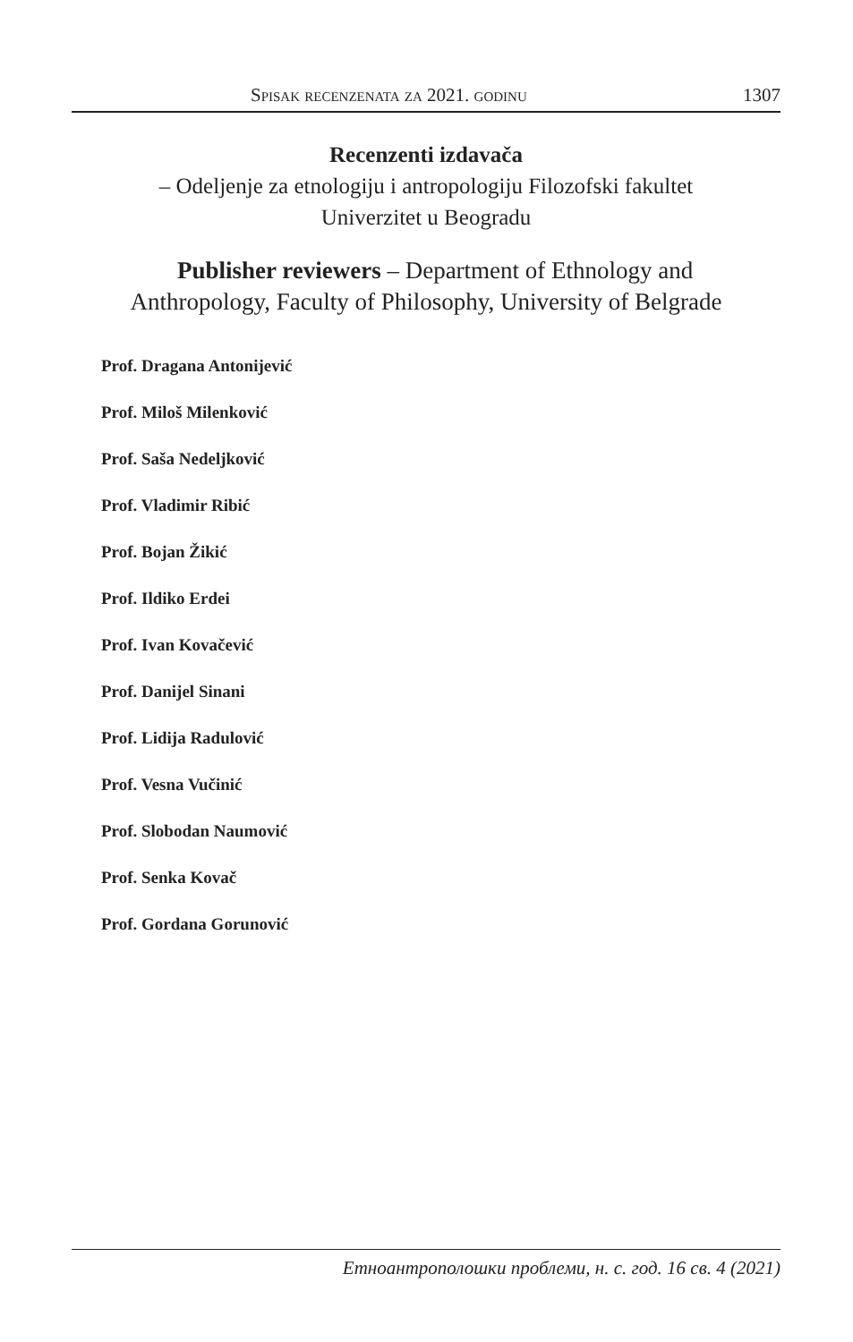Spisak recenzenata za 2021. godinu 1307
Recenzenti izdavača
– Odeljenje za etnologiju i antropologiju Filozofski fakultet
Univerzitet u Beogradu
Publisher reviewers – Department of Ethnology and
Anthropology, Faculty of Philosophy, University of Belgrade
Prof. Dragana Antonijević
Prof. Miloš Milenković
Prof. Saša Nedeljković
Prof. Vladimir Ribić
Prof. Bojan Žikić
Prof. Ildiko Erdei
Prof. Ivan Kovačević
Prof. Danijel Sinani
Prof. Lidija Radulović
Prof. Vesna Vučinić
Prof. Slobodan Naumović
Prof. Senka Kovač
Prof. Gordana Gorunović
Етноантрополошки проблеми, н. с. год. 16 св. 4 (2021)